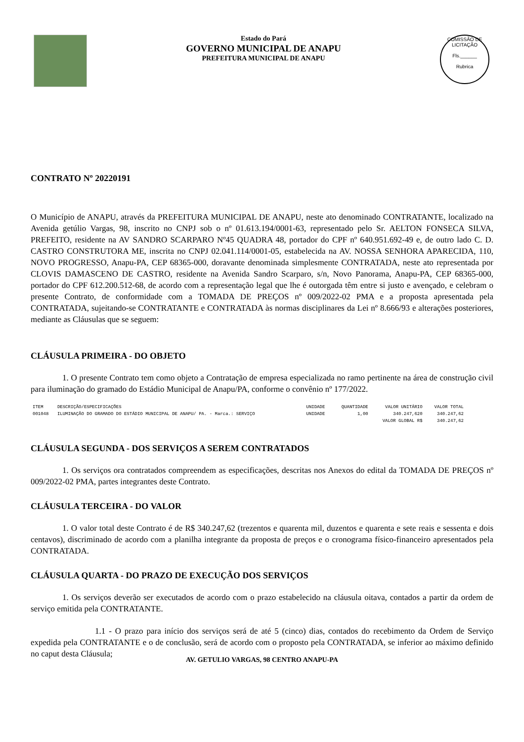Estado do Pará
GOVERNO MUNICIPAL DE ANAPU
PREFEITURA MUNICIPAL DE ANAPU
COMISSÃO DE LICITAÇÃO
Fls.______
Rubrica
CONTRATO Nº 20220191
O Município de ANAPU, através da PREFEITURA MUNICIPAL DE ANAPU, neste ato denominado CONTRATANTE, localizado na Avenida getúlio Vargas, 98, inscrito no CNPJ sob o nº 01.613.194/0001-63, representado pelo Sr. AELTON FONSECA SILVA, PREFEITO, residente na AV SANDRO SCARPARO Nº45 QUADRA 48, portador do CPF nº 640.951.692-49 e, de outro lado C. D. CASTRO CONSTRUTORA ME, inscrita no CNPJ 02.041.114/0001-05, estabelecida na AV. NOSSA SENHORA APARECIDA, 110, NOVO PROGRESSO, Anapu-PA, CEP 68365-000, doravante denominada simplesmente CONTRATADA, neste ato representada por CLOVIS DAMASCENO DE CASTRO, residente na Avenida Sandro Scarparo, s/n, Novo Panorama, Anapu-PA, CEP 68365-000, portador do CPF 612.200.512-68, de acordo com a representação legal que lhe é outorgada têm entre si justo e avençado, e celebram o presente Contrato, de conformidade com a TOMADA DE PREÇOS nº 009/2022-02 PMA e a proposta apresentada pela CONTRATADA, sujeitando-se CONTRATANTE e CONTRATADA às normas disciplinares da Lei nº 8.666/93 e alterações posteriores, mediante as Cláusulas que se seguem:
CLÁUSULA PRIMEIRA - DO OBJETO
1. O presente Contrato tem como objeto a Contratação de empresa especializada no ramo pertinente na área de construção civil para iluminação do gramado do Estádio Municipal de Anapu/PA, conforme o convênio nº 177/2022.
| ITEM | DESCRIÇÃO/ESPECIFICAÇÕES | UNIDADE | QUANTIDADE | VALOR UNITÁRIO | VALOR TOTAL |
| --- | --- | --- | --- | --- | --- |
| 001048 | ILUMINAÇÃO DO GRAMADO DO ESTÁDIO MUNICIPAL DE ANAPU/ PA. - Marca.: SERVIÇO | UNIDADE | 1,00 | 340.247,620 | 340.247,62 |
| | | | | VALOR GLOBAL R$ | 340.247,62 |
CLÁUSULA SEGUNDA - DOS SERVIÇOS A SEREM CONTRATADOS
1. Os serviços ora contratados compreendem as especificações, descritas nos Anexos do edital da TOMADA DE PREÇOS nº 009/2022-02 PMA, partes integrantes deste Contrato.
CLÁUSULA TERCEIRA - DO VALOR
1. O valor total deste Contrato é de R$ 340.247,62 (trezentos e quarenta mil, duzentos e quarenta e sete reais e sessenta e dois centavos), discriminado de acordo com a planilha integrante da proposta de preços e o cronograma físico-financeiro apresentados pela CONTRATADA.
CLÁUSULA QUARTA - DO PRAZO DE EXECUÇÃO DOS SERVIÇOS
1. Os serviços deverão ser executados de acordo com o prazo estabelecido na cláusula oitava, contados a partir da ordem de serviço emitida pela CONTRATANTE.
1.1 - O prazo para início dos serviços será de até 5 (cinco) dias, contados do recebimento da Ordem de Serviço expedida pela CONTRATANTE e o de conclusão, será de acordo com o proposto pela CONTRATADA, se inferior ao máximo definido no caput desta Cláusula;
AV. GETULIO VARGAS, 98 CENTRO ANAPU-PA